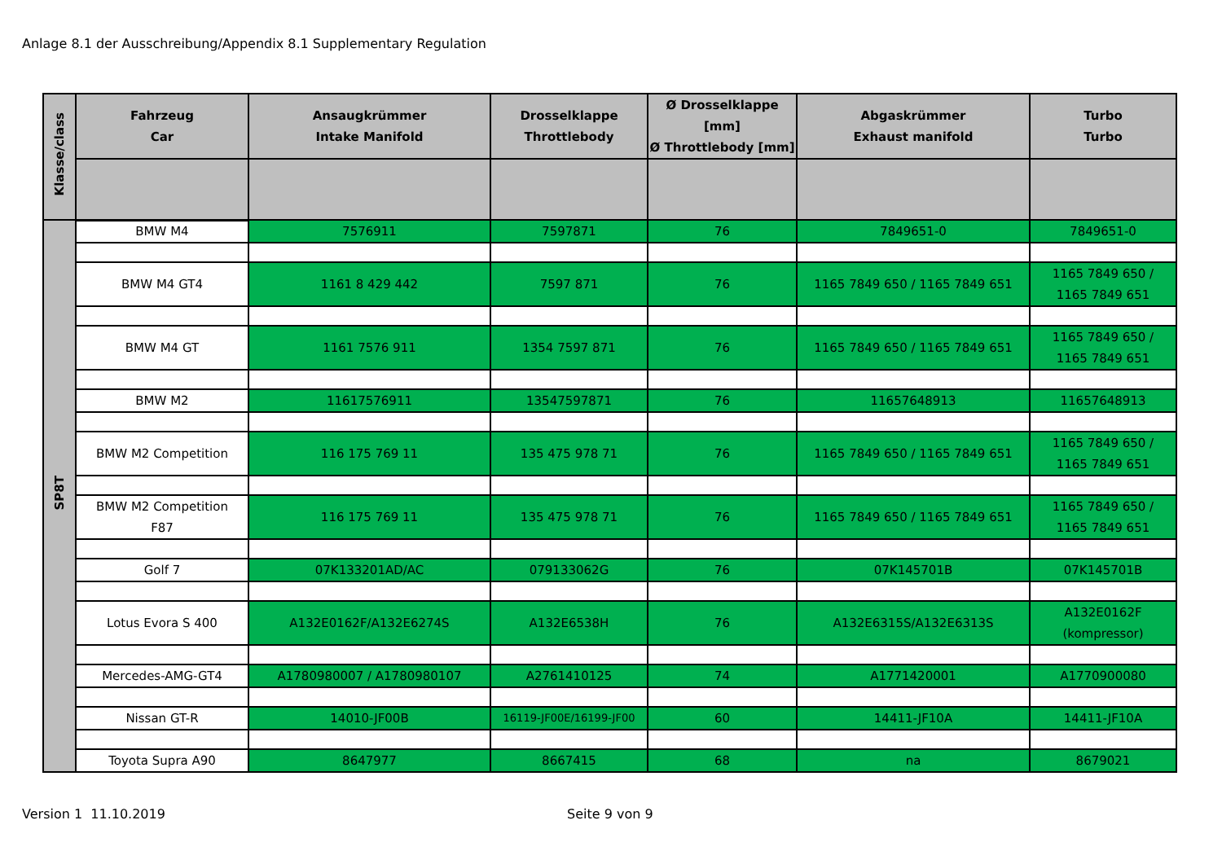Anlage 8.1 der Ausschreibung/Appendix 8.1 Supplementary Regulation
| Klasse/class | Fahrzeug Car | Ansaugkrümmer Intake Manifold | Drosselklappe Throttlebody | Ø Drosselklappe [mm] Ø Throttlebody [mm] | Abgaskrümmer Exhaust manifold | Turbo Turbo |
| --- | --- | --- | --- | --- | --- | --- |
| SP8T | BMW M4 | 7576911 | 7597871 | 76 | 7849651-0 | 7849651-0 |
| | BMW M4 GT4 | 1161 8 429 442 | 7597 871 | 76 | 1165 7849 650 / 1165 7849 651 | 1165 7849 650 / 1165 7849 651 |
| | BMW M4 GT | 1161 7576 911 | 1354 7597 871 | 76 | 1165 7849 650 / 1165 7849 651 | 1165 7849 650 / 1165 7849 651 |
| | BMW M2 | 11617576911 | 13547597871 | 76 | 11657648913 | 11657648913 |
| | BMW M2 Competition | 116 175 769 11 | 135 475 978 71 | 76 | 1165 7849 650 / 1165 7849 651 | 1165 7849 650 / 1165 7849 651 |
| | BMW M2 Competition F87 | 116 175 769 11 | 135 475 978 71 | 76 | 1165 7849 650 / 1165 7849 651 | 1165 7849 650 / 1165 7849 651 |
| | Golf 7 | 07K133201AD/AC | 079133062G | 76 | 07K145701B | 07K145701B |
| | Lotus Evora S 400 | A132E0162F/A132E6274S | A132E6538H | 76 | A132E6315S/A132E6313S | A132E0162F (kompressor) |
| | Mercedes-AMG-GT4 | A1780980007 / A1780980107 | A2761410125 | 74 | A1771420001 | A1770900080 |
| | Nissan GT-R | 14010-JF00B | 16119-JF00E/16199-JF00 | 60 | 14411-JF10A | 14411-JF10A |
| | Toyota Supra A90 | 8647977 | 8667415 | 68 | na | 8679021 |
Version 1 11.10.2019 Seite 9 von 9